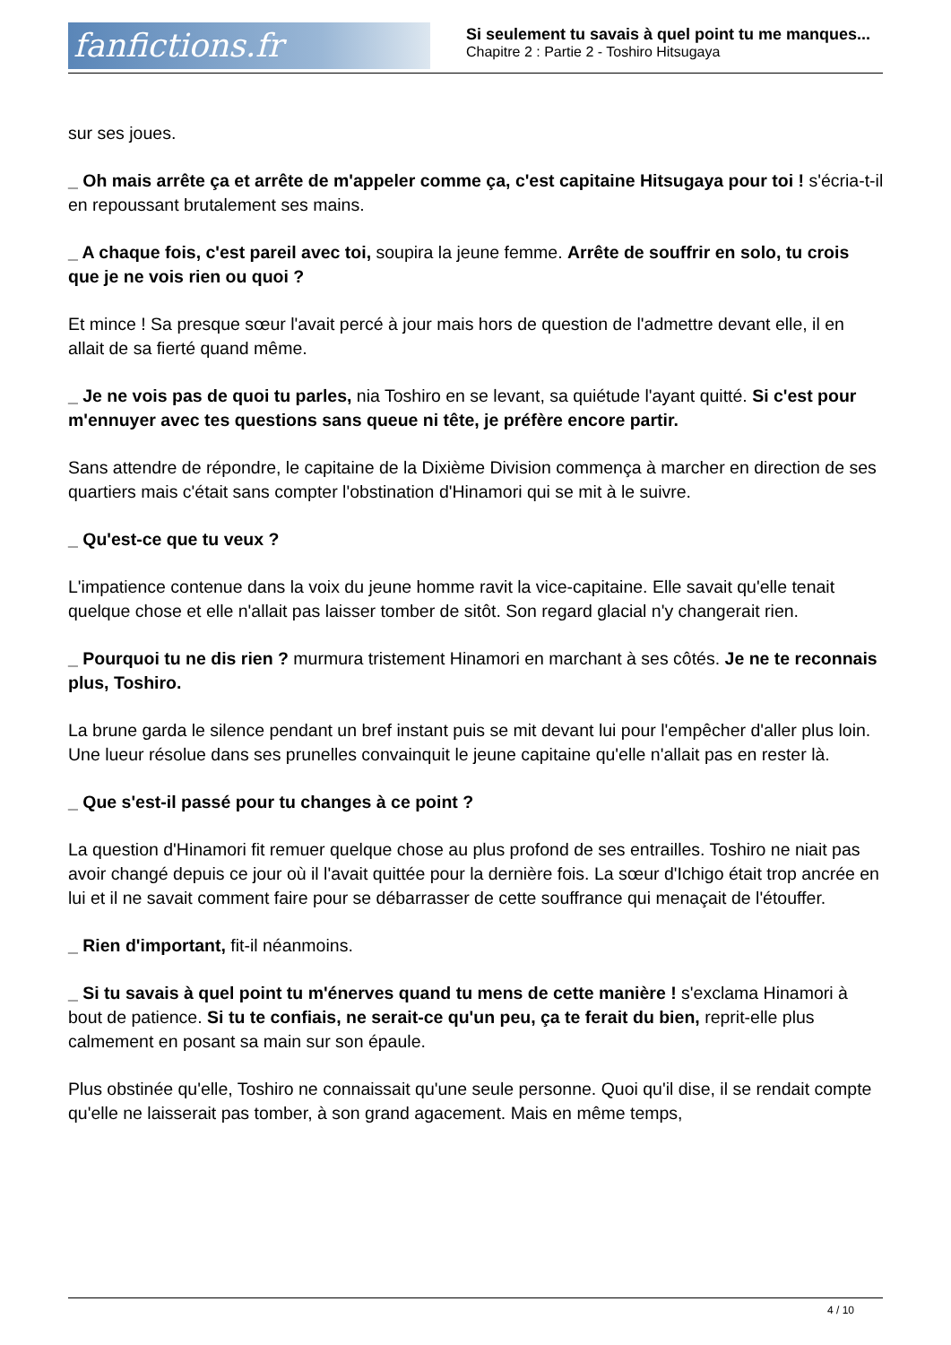fanfictions.fr
Si seulement tu savais à quel point tu me manques...
Chapitre 2 : Partie 2 - Toshiro Hitsugaya
sur ses joues.
_ Oh mais arrête ça et arrête de m'appeler comme ça, c'est capitaine Hitsugaya pour toi ! s'écria-t-il en repoussant brutalement ses mains.
_ A chaque fois, c'est pareil avec toi, soupira la jeune femme. Arrête de souffrir en solo, tu crois que je ne vois rien ou quoi ?
Et mince ! Sa presque sœur l'avait percé à jour mais hors de question de l'admettre devant elle, il en allait de sa fierté quand même.
_ Je ne vois pas de quoi tu parles, nia Toshiro en se levant, sa quiétude l'ayant quitté. Si c'est pour m'ennuyer avec tes questions sans queue ni tête, je préfère encore partir.
Sans attendre de répondre, le capitaine de la Dixième Division commença à marcher en direction de ses quartiers mais c'était sans compter l'obstination d'Hinamori qui se mit à le suivre.
_ Qu'est-ce que tu veux ?
L'impatience contenue dans la voix du jeune homme ravit la vice-capitaine. Elle savait qu'elle tenait quelque chose et elle n'allait pas laisser tomber de sitôt. Son regard glacial n'y changerait rien.
_ Pourquoi tu ne dis rien ? murmura tristement Hinamori en marchant à ses côtés. Je ne te reconnais plus, Toshiro.
La brune garda le silence pendant un bref instant puis se mit devant lui pour l'empêcher d'aller plus loin. Une lueur résolue dans ses prunelles convainquit le jeune capitaine qu'elle n'allait pas en rester là.
_ Que s'est-il passé pour tu changes à ce point ?
La question d'Hinamori fit remuer quelque chose au plus profond de ses entrailles. Toshiro ne niait pas avoir changé depuis ce jour où il l'avait quittée pour la dernière fois. La sœur d'Ichigo était trop ancrée en lui et il ne savait comment faire pour se débarrasser de cette souffrance qui menaçait de l'étouffer.
_ Rien d'important, fit-il néanmoins.
_ Si tu savais à quel point tu m'énerves quand tu mens de cette manière ! s'exclama Hinamori à bout de patience. Si tu te confiais, ne serait-ce qu'un peu, ça te ferait du bien, reprit-elle plus calmement en posant sa main sur son épaule.
Plus obstinée qu'elle, Toshiro ne connaissait qu'une seule personne. Quoi qu'il dise, il se rendait compte qu'elle ne laisserait pas tomber, à son grand agacement. Mais en même temps,
4 / 10